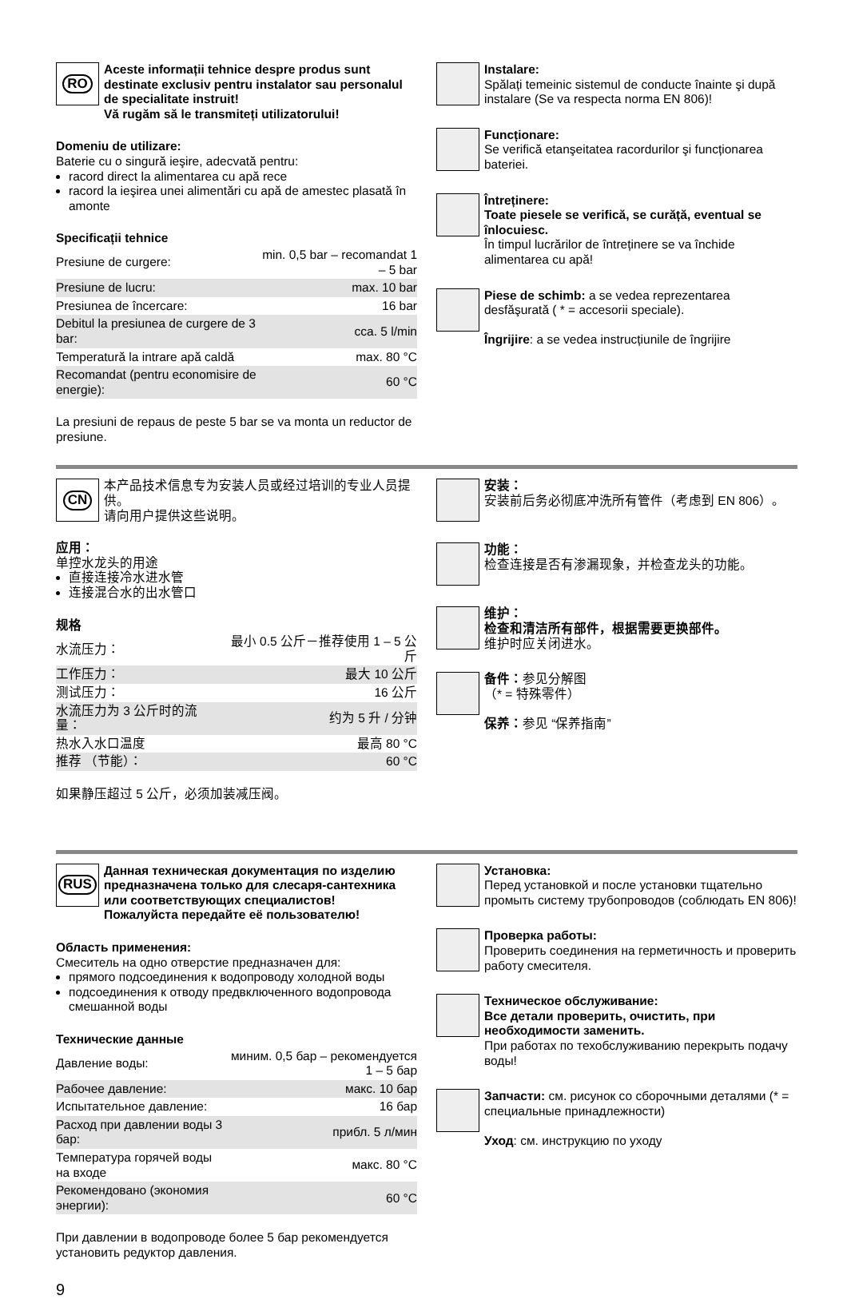RO
Aceste informații tehnice despre produs sunt destinate exclusiv pentru instalator sau personalul de specialitate instruit!
Vă rugăm să le transmiteți utilizatorului!
Domeniu de utilizare:
Baterie cu o singură ieşire, adecvată pentru:
racord direct la alimentarea cu apă rece
racord la ieşirea unei alimentări cu apă de amestec plasată în amonte
Specificații tehnice
| Presiune de curgere: | min. 0,5 bar – recomandat 1 – 5 bar |
| Presiune de lucru: | max. 10 bar |
| Presiunea de încercare: | 16 bar |
| Debitul la presiunea de curgere de 3 bar: | cca. 5 l/min |
| Temperatură la intrare apă caldă | max. 80 °C |
| Recomandat (pentru economisire de energie): | 60 °C |
La presiuni de repaus de peste 5 bar se va monta un reductor de presiune.
Instalare:
Spălați temeinic sistemul de conducte înainte şi după instalare (Se va respecta norma EN 806)!
Funcționare:
Se verifică etanşeitatea racordurilor şi funcționarea bateriei.
Întreținere:
Toate piesele se verifică, se curăță, eventual se înlocuiesc.
În timpul lucrărilor de întreținere se va închide alimentarea cu apă!
Piese de schimb: a se vedea reprezentarea desfăşurată ( * = accesorii speciale).
Îngrijire: a se vedea instrucțiunile de îngrijire
CN
本产品技术信息专为安装人员或经过培训的专业人员提供。
请向用户提供这些说明。
应用：
单控水龙头的用途
直接连接冷水进水管
连接混合水的出水管口
规格
| 水流压力： | 最小 0.5 公斤－推荐使用 1 – 5 公斤 |
| 工作压力： | 最大 10 公斤 |
| 测试压力： | 16 公斤 |
| 水流压力为 3 公斤时的流量： | 约为 5 升 / 分钟 |
| 热水入水口温度 | 最高 80 °C |
| 推荐 （节能）： | 60 °C |
如果静压超过 5 公斤，必须加装减压阀。
安装：
安装前后务必彻底冲洗所有管件（考虑到 EN 806）。
功能：
检查连接是否有渗漏现象，并检查龙头的功能。
维护：
检查和清洁所有部件，根据需要更换部件。
维护时应关闭进水。
备件：参见分解图
（* = 特殊零件）
保养：参见 “保养指南”
RUS
Данная техническая документация по изделию предназначена только для слесаря-сантехника или соответствующих специалистов!
Пожалуйста передайте её пользователю!
Область применения:
Смеситель на одно отверстие предназначен для:
прямого подсоединения к водопроводу холодной воды
подсоединения к отводу предвключенного водопровода смешанной воды
Технические данные
| Давление воды: | миним. 0,5 бар – рекомендуется 1 – 5 бар |
| Рабочее давление: | макс. 10 бар |
| Испытательное давление: | 16 бар |
| Расход при давлении воды 3 бар: | прибл. 5 л/мин |
| Температура горячей воды на входе | макс. 80 °C |
| Рекомендовано (экономия энергии): | 60 °C |
При давлении в водопроводе более 5 бар рекомендуется установить редуктор давления.
9
Установка:
Перед установкой и после установки тщательно промыть систему трубопроводов (соблюдать EN 806)!
Проверка работы:
Проверить соединения на герметичность и проверить работу смесителя.
Техническое обслуживание:
Все детали проверить, очистить, при необходимости заменить.
При работах по техобслуживанию перекрыть подачу воды!
Запчасти: см. рисунок со сборочными деталями (* = специальные принадлежности)
Уход: см. инструкцию по уходу